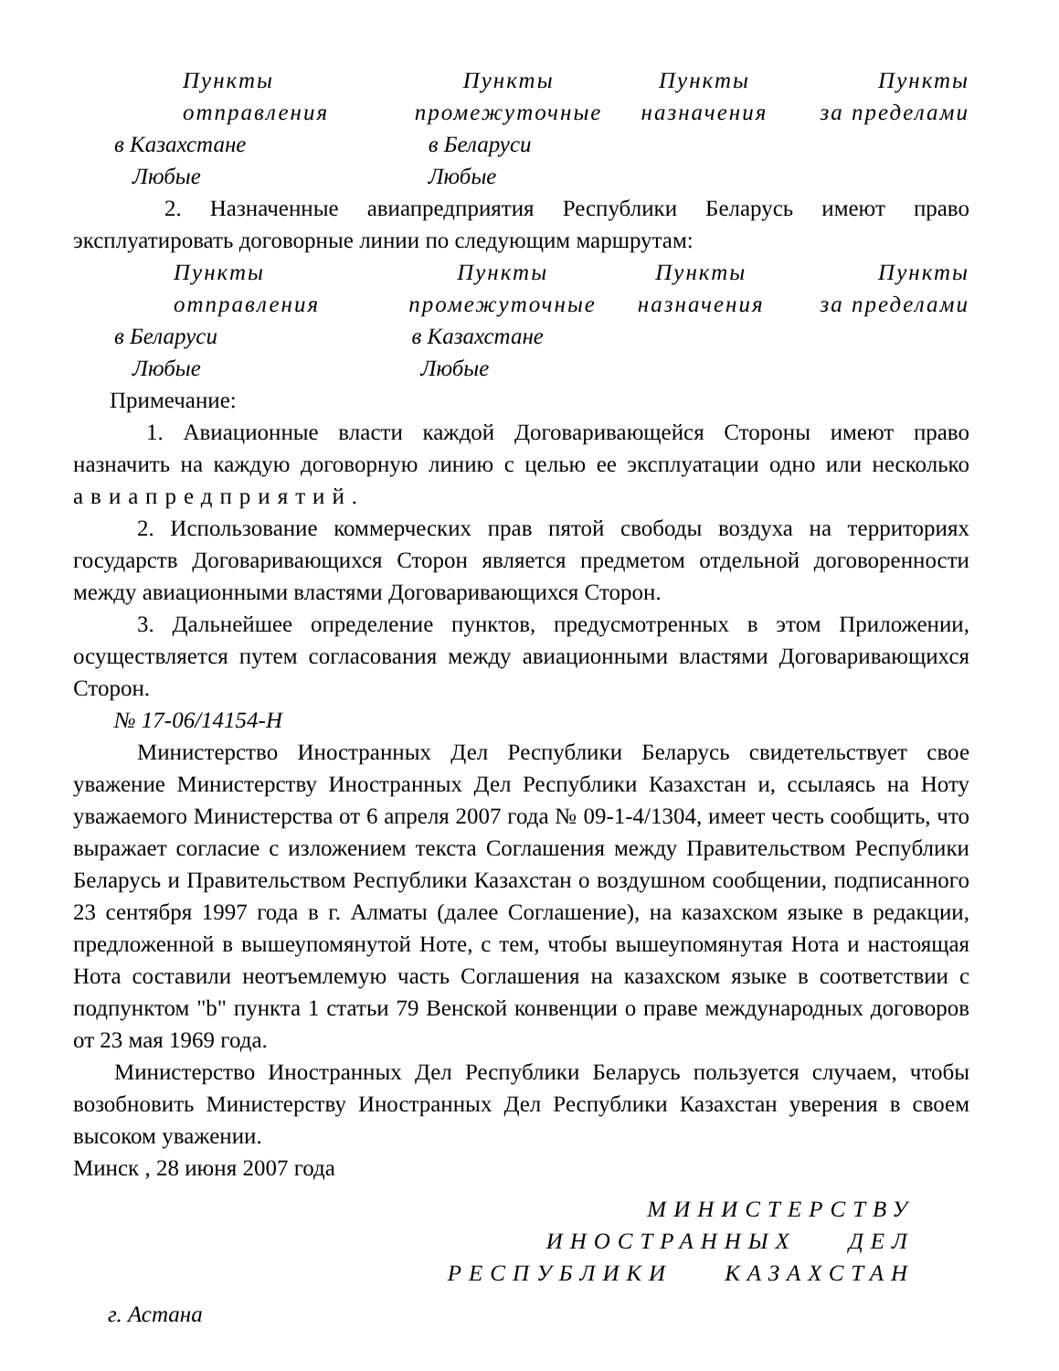| Пункты отправления | Пункты промежуточные | Пункты назначения | Пункты за пределами |
| в Казахстане | в Беларуси | | |
| Любые | Любые | | |
2. Назначенные авиапредприятия Республики Беларусь имеют право эксплуатировать договорные линии по следующим маршрутам:
| Пункты отправления | Пункты промежуточные | Пункты назначения | Пункты за пределами |
| в Беларуси | в Казахстане | | |
| Любые | Любые | | |
Примечание:
1. Авиационные власти каждой Договаривающейся Стороны имеют право назначить на каждую договорную линию с целью ее эксплуатации одно или несколько авиапредприятий.
2. Использование коммерческих прав пятой свободы воздуха на территориях государств Договаривающихся Сторон является предметом отдельной договоренности между авиационными властями Договаривающихся Сторон.
3. Дальнейшее определение пунктов, предусмотренных в этом Приложении, осуществляется путем согласования между авиационными властями Договаривающихся Сторон.
№ 17-06/14154-Н
Министерство Иностранных Дел Республики Беларусь свидетельствует свое уважение Министерству Иностранных Дел Республики Казахстан и, ссылаясь на Ноту уважаемого Министерства от 6 апреля 2007 года № 09-1-4/1304, имеет честь сообщить, что выражает согласие с изложением текста Соглашения между Правительством Республики Беларусь и Правительством Республики Казахстан о воздушном сообщении, подписанного 23 сентября 1997 года в г. Алматы (далее Соглашение), на казахском языке в редакции, предложенной в вышеупомянутой Ноте, с тем, чтобы вышеупомянутая Нота и настоящая Нота составили неотъемлемую часть Соглашения на казахском языке в соответствии с подпунктом "b" пункта 1 статьи 79 Венской конвенции о праве международных договоров от 23 мая 1969 года.
Министерство Иностранных Дел Республики Беларусь пользуется случаем, чтобы возобновить Министерству Иностранных Дел Республики Казахстан уверения в своем высоком уважении.
Минск , 28 июня 2007 года
МИНИСТЕРСТВУ
ИНОСТРАННЫХ ДЕЛ
РЕСПУБЛИКИ КАЗАХСТАН
г. Астана